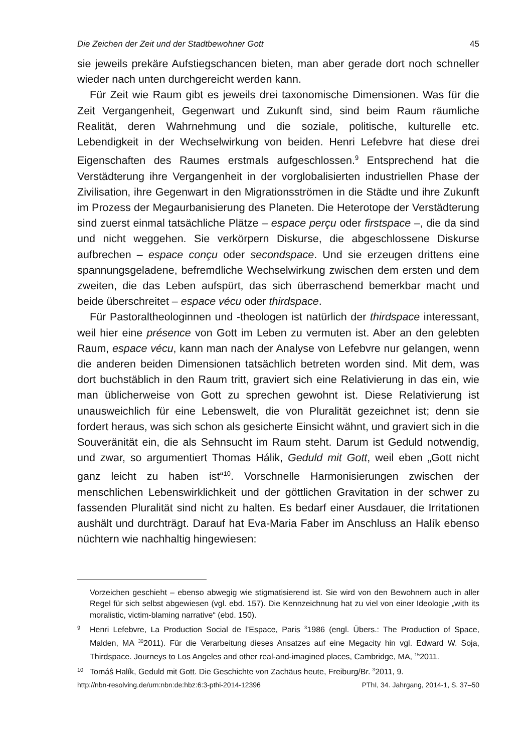Die Zeichen der Zeit und der Stadtbewohner Gott 45
sie jeweils prekäre Aufstiegschancen bieten, man aber gerade dort noch schneller wieder nach unten durchgereicht werden kann.
Für Zeit wie Raum gibt es jeweils drei taxonomische Dimensionen. Was für die Zeit Vergangenheit, Gegenwart und Zukunft sind, sind beim Raum räumliche Realität, deren Wahrnehmung und die soziale, politische, kulturelle etc. Lebendigkeit in der Wechselwirkung von beiden. Henri Lefebvre hat diese drei Eigenschaften des Raumes erstmals aufgeschlossen.<sup>9</sup> Entsprechend hat die Verstädterung ihre Vergangenheit in der vorglobalisierten industriellen Phase der Zivilisation, ihre Gegenwart in den Migrationsströmen in die Städte und ihre Zukunft im Prozess der Megaurbanisierung des Planeten. Die Heterotope der Verstädterung sind zuerst einmal tatsächliche Plätze – espace perçu oder firstspace –, die da sind und nicht weggehen. Sie verkörpern Diskurse, die abgeschlossene Diskurse aufbrechen – espace conçu oder secondspace. Und sie erzeugen drittens eine spannungsgeladene, befremdliche Wechselwirkung zwischen dem ersten und dem zweiten, die das Leben aufspürt, das sich überraschend bemerkbar macht und beide überschreitet – espace vécu oder thirdspace.
Für Pastoraltheologinnen und -theologen ist natürlich der thirdspace interessant, weil hier eine présence von Gott im Leben zu vermuten ist. Aber an den gelebten Raum, espace vécu, kann man nach der Analyse von Lefebvre nur gelangen, wenn die anderen beiden Dimensionen tatsächlich betreten worden sind. Mit dem, was dort buchstäblich in den Raum tritt, graviert sich eine Relativierung in das ein, wie man üblicherweise von Gott zu sprechen gewohnt ist. Diese Relativierung ist unausweichlich für eine Lebenswelt, die von Pluralität gezeichnet ist; denn sie fordert heraus, was sich schon als gesicherte Einsicht wähnt, und graviert sich in die Souveränität ein, die als Sehnsucht im Raum steht. Darum ist Geduld notwendig, und zwar, so argumentiert Thomas Hálik, Geduld mit Gott, weil eben „Gott nicht ganz leicht zu haben ist“<sup>10</sup>. Vorschnelle Harmonisierungen zwischen der menschlichen Lebenswirklichkeit und der göttlichen Gravitation in der schwer zu fassenden Pluralität sind nicht zu halten. Es bedarf einer Ausdauer, die Irritationen aushält und durchträgt. Darauf hat Eva-Maria Faber im Anschluss an Halík ebenso nüchtern wie nachhaltig hingewiesen:
Vorzeichen geschieht – ebenso abwegig wie stigmatisierend ist. Sie wird von den Bewohnern auch in aller Regel für sich selbst abgewiesen (vgl. ebd. 157). Die Kennzeichnung hat zu viel von einer Ideologie „with its moralistic, victim-blaming narrative“ (ebd. 150).
9 Henri Lefebvre, La Production Social de l’Espace, Paris <sup>3</sup>1986 (engl. Übers.: The Production of Space, Malden, MA <sup>30</sup>2011). Für die Verarbeitung dieses Ansatzes auf eine Megacity hin vgl. Edward W. Soja, Thirdspace. Journeys to Los Angeles and other real-and-imagined places, Cambridge, MA, <sup>15</sup>2011.
10 Tomáŝ Halík, Geduld mit Gott. Die Geschichte von Zachäus heute, Freiburg/Br. <sup>3</sup>2011, 9.
http://nbn-resolving.de/urn:nbn:de:hbz:6:3-pthi-2014-12396 PThI, 34. Jahrgang, 2014-1, S. 37–50